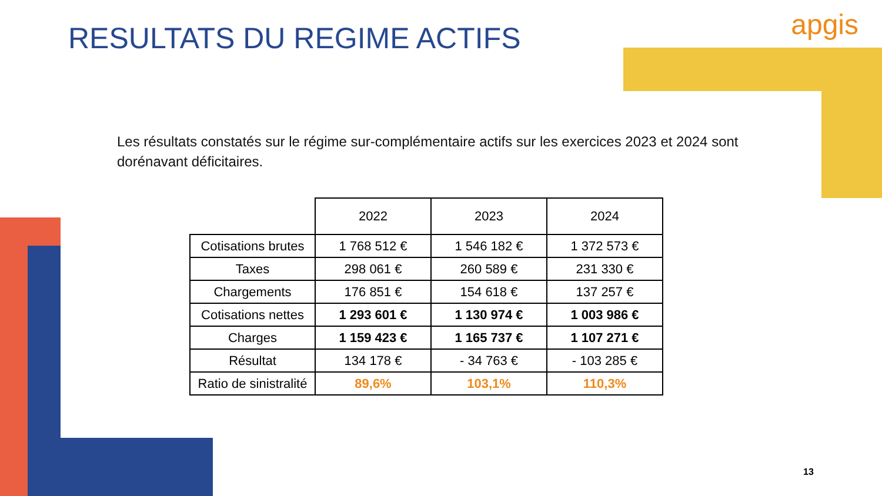RESULTATS DU REGIME ACTIFS apgis
Les résultats constatés sur le régime sur-complémentaire actifs sur les exercices 2023 et 2024 sont dorénavant déficitaires.
| | 2022 | 2023 | 2024 |
| --- | --- | --- | --- |
| Cotisations brutes | 1 768 512 € | 1 546 182 € | 1 372 573 € |
| Taxes | 298 061 € | 260 589 € | 231 330 € |
| Chargements | 176 851 € | 154 618 € | 137 257 € |
| Cotisations nettes | 1 293 601 € | 1 130 974 € | 1 003 986 € |
| Charges | 1 159 423 € | 1 165 737 € | 1 107 271 € |
| Résultat | 134 178 € | - 34 763 € | - 103 285 € |
| Ratio de sinistralité | 89,6% | 103,1% | 110,3% |
13